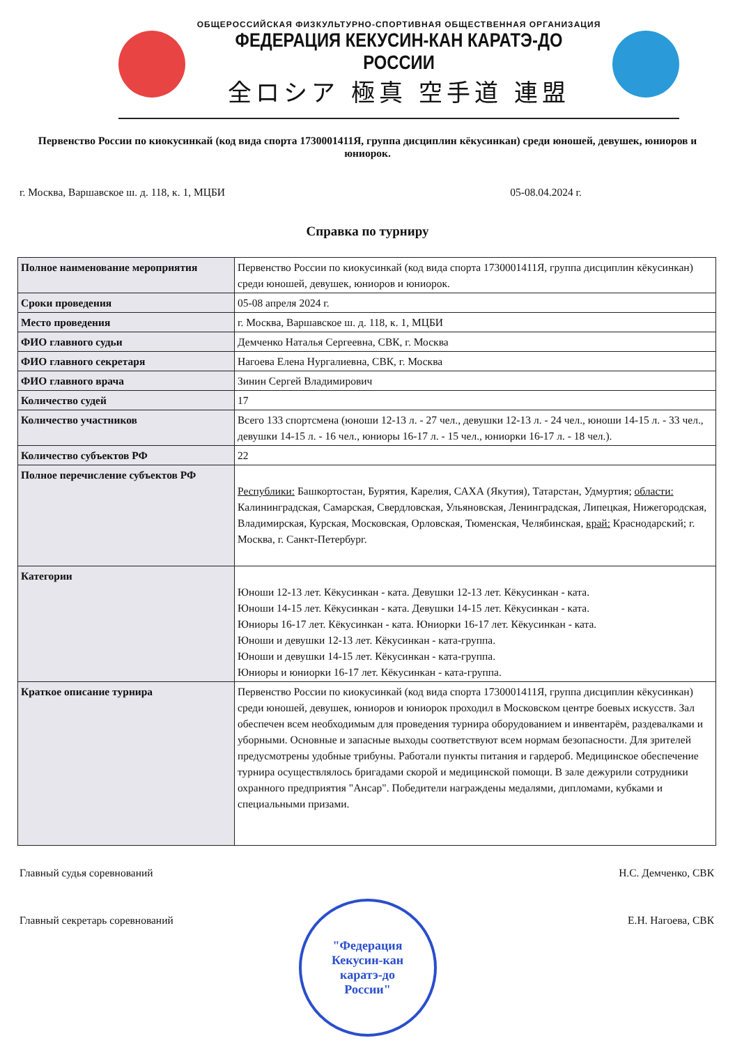ОБЩЕРОССИЙСКАЯ ФИЗКУЛЬТУРНО-СПОРТИВНАЯ ОБЩЕСТВЕННАЯ ОРГАНИЗАЦИЯ
ФЕДЕРАЦИЯ КЕКУСИН-КАН КАРАТЭ-ДО РОССИИ
全ロシア 極真 空手道 連盟
Первенство России по киокусинкай (код вида спорта 1730001411Я, группа дисциплин кёкусинкан) среди юношей, девушек, юниоров и юниорок.
г. Москва, Варшавское ш. д. 118, к. 1, МЦБИ 05-08.04.2024 г.
Справка по турниру
| Полное наименование мероприятия | Первенство России по киокусинкай (код вида спорта 1730001411Я, группа дисциплин кёкусинкан) среди юношей, девушек, юниоров и юниорок. |
| Сроки проведения | 05-08 апреля 2024 г. |
| Место проведения | г. Москва, Варшавское ш. д. 118, к. 1, МЦБИ |
| ФИО главного судьи | Демченко Наталья Сергеевна, СВК, г. Москва |
| ФИО главного секретаря | Нагоева Елена Нургалиевна, СВК, г. Москва |
| ФИО главного врача | Зинин Сергей Владимирович |
| Количество судей | 17 |
| Количество участников | Всего 133 спортсмена (юноши 12-13 л. - 27 чел., девушки 12-13 л. - 24 чел., юноши 14-15 л. - 33 чел., девушки 14-15 л. - 16 чел., юниоры 16-17 л. - 15 чел., юниорки 16-17 л. - 18 чел.). |
| Количество субъектов РФ | 22 |
| Полное перечисление субъектов РФ | Республики: Башкортостан, Бурятия, Карелия, САХА (Якутия), Татарстан, Удмуртия; области: Калининградская, Самарская, Свердловская, Ульяновская, Ленинградская, Липецкая, Нижегородская, Владимирская, Курская, Московская, Орловская, Тюменская, Челябинская, край: Краснодарский; г. Москва, г. Санкт-Петербург. |
| Категории | Юноши 12-13 лет. Кёкусинкан - ката. Девушки 12-13 лет. Кёкусинкан - ката. Юноши 14-15 лет. Кёкусинкан - ката. Девушки 14-15 лет. Кёкусинкан - ката. Юниоры 16-17 лет. Кёкусинкан - ката. Юниорки 16-17 лет. Кёкусинкан - ката. Юноши и девушки 12-13 лет. Кёкусинкан - ката-группа. Юноши и девушки 14-15 лет. Кёкусинкан - ката-группа. Юниоры и юниорки 16-17 лет. Кёкусинкан - ката-группа. |
| Краткое описание турнира | Первенство России по киокусинкай (код вида спорта 1730001411Я, группа дисциплин кёкусинкан) среди юношей, девушек, юниоров и юниорок проходил в Московском центре боевых искусств. Зал обеспечен всем необходимым для проведения турнира оборудованием и инвентарём, раздевалками и уборными. Основные и запасные выходы соответствуют всем нормам безопасности. Для зрителей предусмотрены удобные трибуны. Работали пункты питания и гардероб. Медицинское обеспечение турнира осуществлялось бригадами скорой и медицинской помощи. В зале дежурили сотрудники охранного предприятия "Ансар". Победители награждены медалями, дипломами, кубками и специальными призами. |
Главный судья соревнований Н.С. Демченко, СВК
Главный секретарь соревнований Е.Н. Нагоева, СВК
"Федерация
Кекусин-кан
каратэ-до
России"